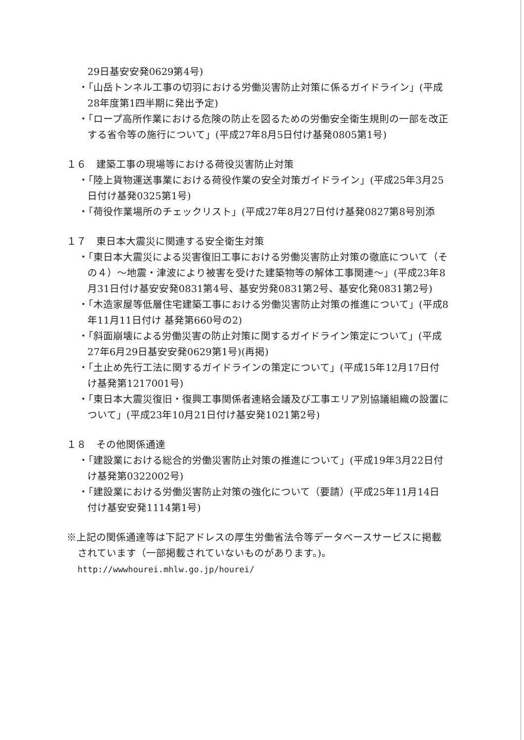29日基安安発0629第4号)
・「山岳トンネル工事の切羽における労働災害防止対策に係るガイドライン」(平成28年度第1四半期に発出予定)
・「ロープ高所作業における危険の防止を図るための労働安全衛生規則の一部を改正する省令等の施行について」(平成27年8月5日付け基発0805第1号)
１６　建築工事の現場等における荷役災害防止対策
・「陸上貨物運送事業における荷役作業の安全対策ガイドライン」(平成25年3月25日付け基発0325第1号)
・「荷役作業場所のチェックリスト」(平成27年8月27日付け基発0827第8号別添
１７　東日本大震災に関連する安全衛生対策
・「東日本大震災による災害復旧工事における労働災害防止対策の徹底について（その４）～地震・津波により被害を受けた建築物等の解体工事関連～」(平成23年8月31日付け基安安発0831第4号、基安労発0831第2号、基安化発0831第2号)
・「木造家屋等低層住宅建築工事における労働災害防止対策の推進について」(平成8年11月11日付け 基発第660号の2)
・「斜面崩壊による労働災害の防止対策に関するガイドライン策定について」(平成27年6月29日基安安発0629第1号)(再掲)
・「土止め先行工法に関するガイドラインの策定について」(平成15年12月17日付け基発第1217001号)
・「東日本大震災復旧・復興工事関係者連絡会議及び工事エリア別協議組織の設置について」(平成23年10月21日付け基安発1021第2号)
１８　その他関係通達
・「建設業における総合的労働災害防止対策の推進について」(平成19年3月22日付け基発第0322002号)
・「建設業における労働災害防止対策の強化について（要請）(平成25年11月14日付け基安安発1114第1号)
※上記の関係通達等は下記アドレスの厚生労働省法令等データベースサービスに掲載されています（一部掲載されていないものがあります。)。
http://wwwhourei.mhlw.go.jp/hourei/